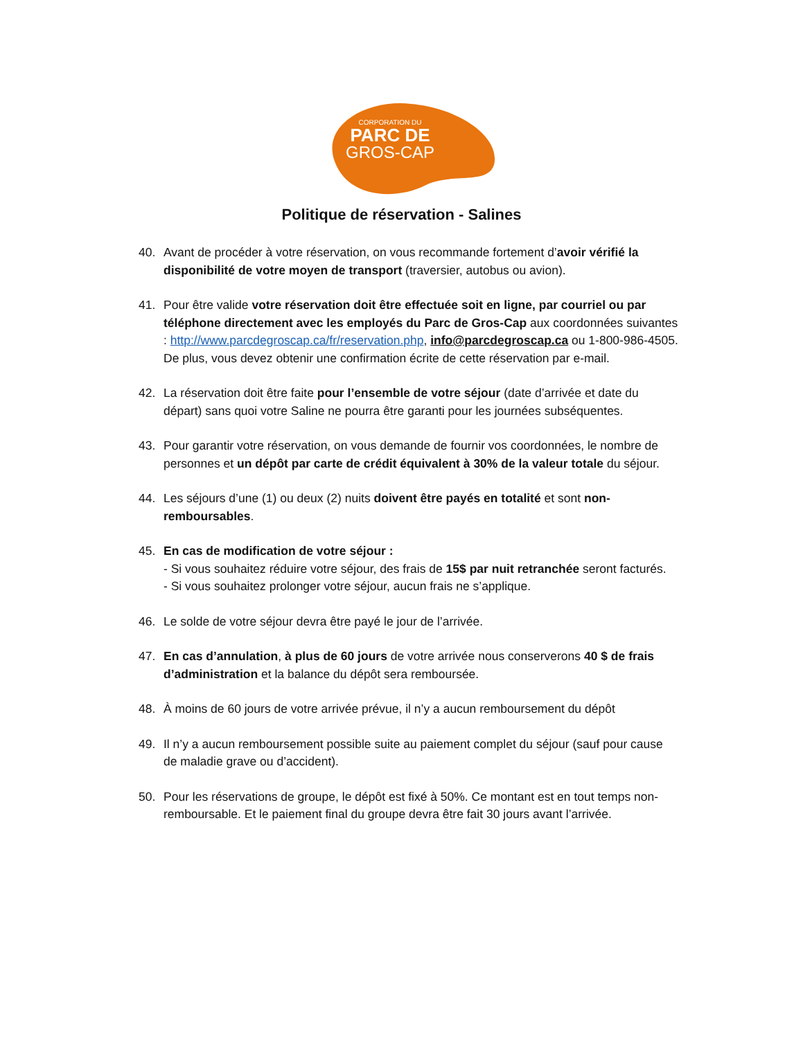CORPORATION DU
PARC DE
GROS-CAP
Politique de réservation - Salines
40. Avant de procéder à votre réservation, on vous recommande fortement d’avoir vérifié la disponibilité de votre moyen de transport (traversier, autobus ou avion).
41. Pour être valide votre réservation doit être effectuée soit en ligne, par courriel ou par téléphone directement avec les employés du Parc de Gros-Cap aux coordonnées suivantes : http://www.parcdegroscap.ca/fr/reservation.php, info@parcdegroscap.ca ou 1-800-986-4505.
De plus, vous devez obtenir une confirmation écrite de cette réservation par e-mail.
42. La réservation doit être faite pour l’ensemble de votre séjour (date d’arrivée et date du départ) sans quoi votre Saline ne pourra être garanti pour les journées subséquentes.
43. Pour garantir votre réservation, on vous demande de fournir vos coordonnées, le nombre de personnes et un dépôt par carte de crédit équivalent à 30% de la valeur totale du séjour.
44. Les séjours d’une (1) ou deux (2) nuits doivent être payés en totalité et sont non-remboursables.
45. En cas de modification de votre séjour :
- Si vous souhaitez réduire votre séjour, des frais de 15$ par nuit retranchée seront facturés.
- Si vous souhaitez prolonger votre séjour, aucun frais ne s’applique.
46. Le solde de votre séjour devra être payé le jour de l’arrivée.
47. En cas d’annulation, à plus de 60 jours de votre arrivée nous conserverons 40 $ de frais d’administration et la balance du dépôt sera remboursée.
48. À moins de 60 jours de votre arrivée prévue, il n’y a aucun remboursement du dépôt
49. Il n’y a aucun remboursement possible suite au paiement complet du séjour (sauf pour cause de maladie grave ou d’accident).
50. Pour les réservations de groupe, le dépôt est fixé à 50%. Ce montant est en tout temps non-remboursable. Et le paiement final du groupe devra être fait 30 jours avant l’arrivée.